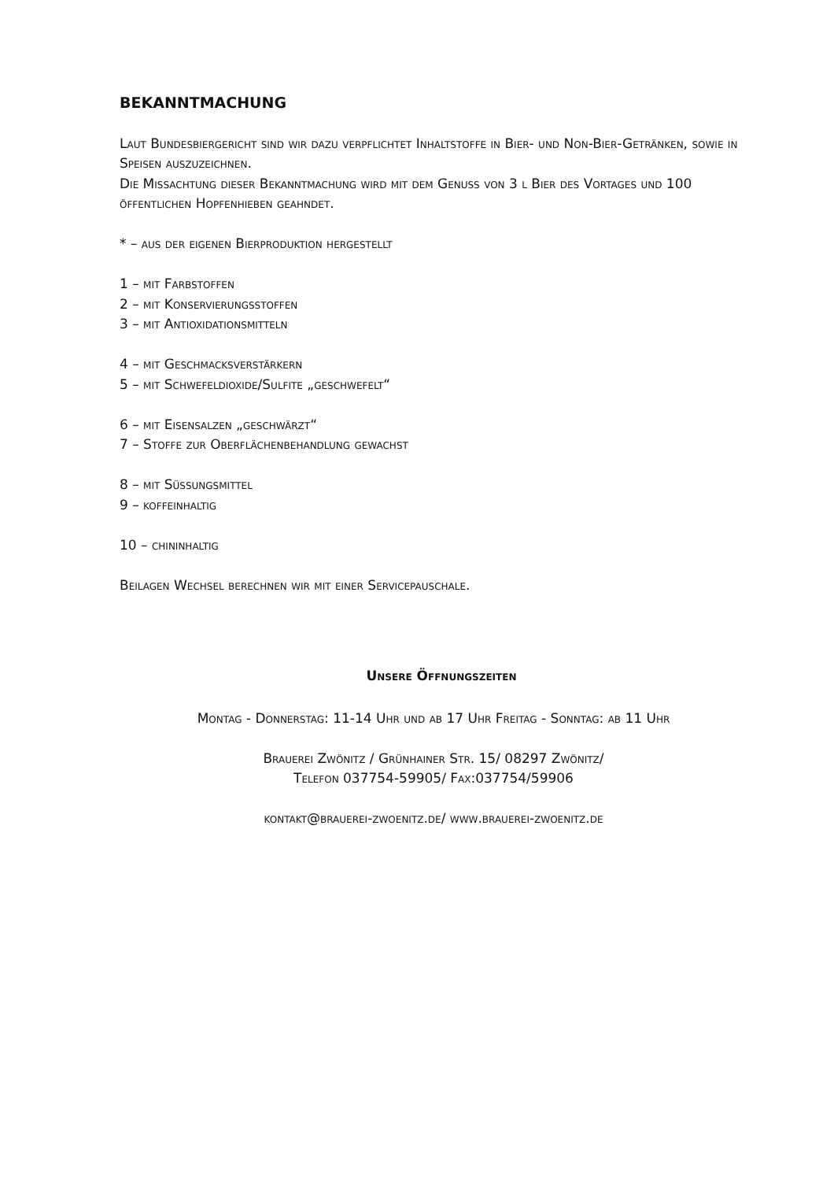BEKANNTMACHUNG
Laut Bundesbiergericht sind wir dazu verpflichtet Inhaltstoffe in Bier- und Non-Bier-Getränken, sowie in Speisen auszuzeichnen.
Die Missachtung dieser Bekanntmachung wird mit dem Genuss von 3 l Bier des Vortages und 100 öffentlichen Hopfenhieben geahndet.
* – aus der eigenen Bierproduktion hergestellt
1 – mit Farbstoffen
2 – mit Konservierungsstoffen
3 – mit Antioxidationsmitteln
4 – mit Geschmacksverstärkern
5 – mit Schwefeldioxide/Sulfite „geschwefelt“
6 – mit Eisensalzen „geschwärzt“
7 – Stoffe zur Oberflächenbehandlung gewachst
8 – mit Süßungsmittel
9 – koffeinhaltig
10 – chininhaltig
Beilagen Wechsel berechnen wir mit einer Servicepauschale.
Unsere Öffnungszeiten
Montag - Donnerstag: 11-14 Uhr und ab 17 Uhr Freitag - Sonntag: ab 11 Uhr
Brauerei Zwönitz / Grünhainer Str. 15/ 08297 Zwönitz/
Telefon 037754-59905/ Fax:037754/59906
kontakt@brauerei-zwoenitz.de/ www.brauerei-zwoenitz.de